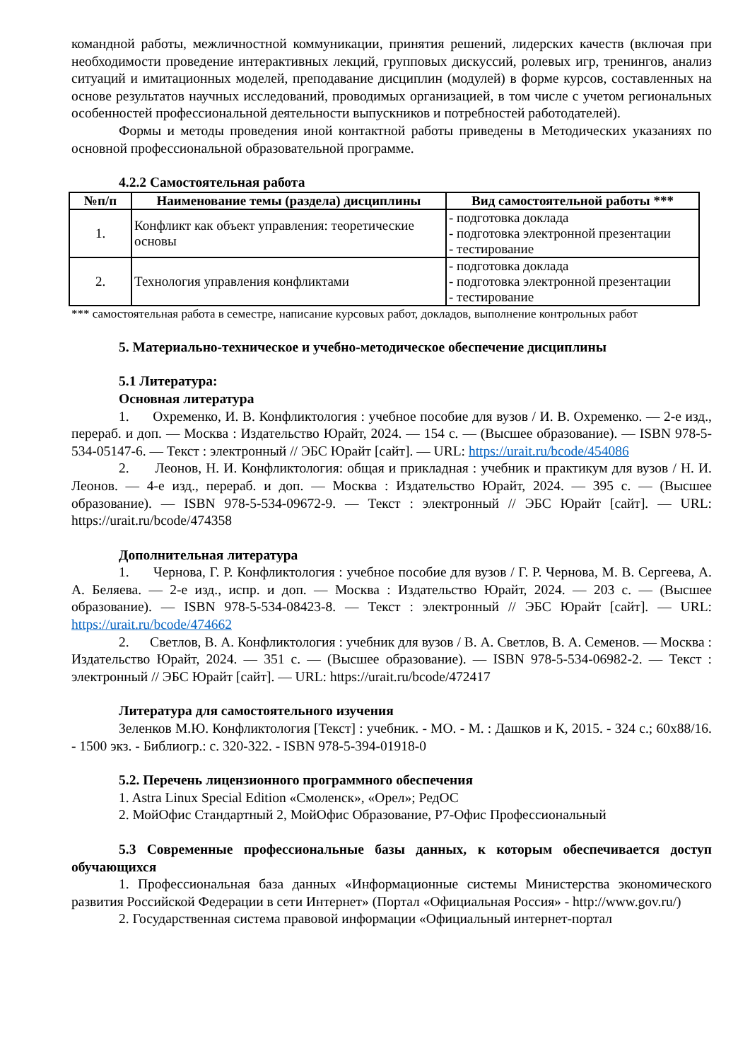командной работы, межличностной коммуникации, принятия решений, лидерских качеств (включая при необходимости проведение интерактивных лекций, групповых дискуссий, ролевых игр, тренингов, анализ ситуаций и имитационных моделей, преподавание дисциплин (модулей) в форме курсов, составленных на основе результатов научных исследований, проводимых организацией, в том числе с учетом региональных особенностей профессиональной деятельности выпускников и потребностей работодателей).
Формы и методы проведения иной контактной работы приведены в Методических указаниях по основной профессиональной образовательной программе.
4.2.2 Самостоятельная работа
| №п/п | Наименование темы (раздела) дисциплины | Вид самостоятельной работы *** |
| --- | --- | --- |
| 1. | Конфликт как объект управления: теоретические основы | - подготовка доклада - подготовка электронной презентации - тестирование |
| 2. | Технология управления конфликтами | - подготовка доклада - подготовка электронной презентации - тестирование |
*** самостоятельная работа в семестре, написание курсовых работ, докладов, выполнение контрольных работ
5. Материально-техническое и учебно-методическое обеспечение дисциплины
5.1 Литература:
Основная литература
1. Охременко, И. В. Конфликтология : учебное пособие для вузов / И. В. Охременко. — 2-е изд., перераб. и доп. — Москва : Издательство Юрайт, 2024. — 154 с. — (Высшее образование). — ISBN 978-5-534-05147-6. — Текст : электронный // ЭБС Юрайт [сайт]. — URL: https://urait.ru/bcode/454086
2. Леонов, Н. И. Конфликтология: общая и прикладная : учебник и практикум для вузов / Н. И. Леонов. — 4-е изд., перераб. и доп. — Москва : Издательство Юрайт, 2024. — 395 с. — (Высшее образование). — ISBN 978-5-534-09672-9. — Текст : электронный // ЭБС Юрайт [сайт]. — URL: https://urait.ru/bcode/474358
Дополнительная литература
1. Чернова, Г. Р. Конфликтология : учебное пособие для вузов / Г. Р. Чернова, М. В. Сергеева, А. А. Беляева. — 2-е изд., испр. и доп. — Москва : Издательство Юрайт, 2024. — 203 с. — (Высшее образование). — ISBN 978-5-534-08423-8. — Текст : электронный // ЭБС Юрайт [сайт]. — URL: https://urait.ru/bcode/474662
2. Светлов, В. А. Конфликтология : учебник для вузов / В. А. Светлов, В. А. Семенов. — Москва : Издательство Юрайт, 2024. — 351 с. — (Высшее образование). — ISBN 978-5-534-06982-2. — Текст : электронный // ЭБС Юрайт [сайт]. — URL: https://urait.ru/bcode/472417
Литература для самостоятельного изучения
Зеленков М.Ю. Конфликтология [Текст] : учебник. - МО. - М. : Дашков и К, 2015. - 324 с.; 60х88/16. - 1500 экз. - Библиогр.: с. 320-322. - ISBN 978-5-394-01918-0
5.2. Перечень лицензионного программного обеспечения
1. Astra Linux Special Edition «Смоленск», «Орел»; РедОС
2. МойОфис Стандартный 2, МойОфис Образование, Р7-Офис Профессиональный
5.3 Современные профессиональные базы данных, к которым обеспечивается доступ обучающихся
1. Профессиональная база данных «Информационные системы Министерства экономического развития Российской Федерации в сети Интернет» (Портал «Официальная Россия» - http://www.gov.ru/)
2. Государственная система правовой информации «Официальный интернет-портал